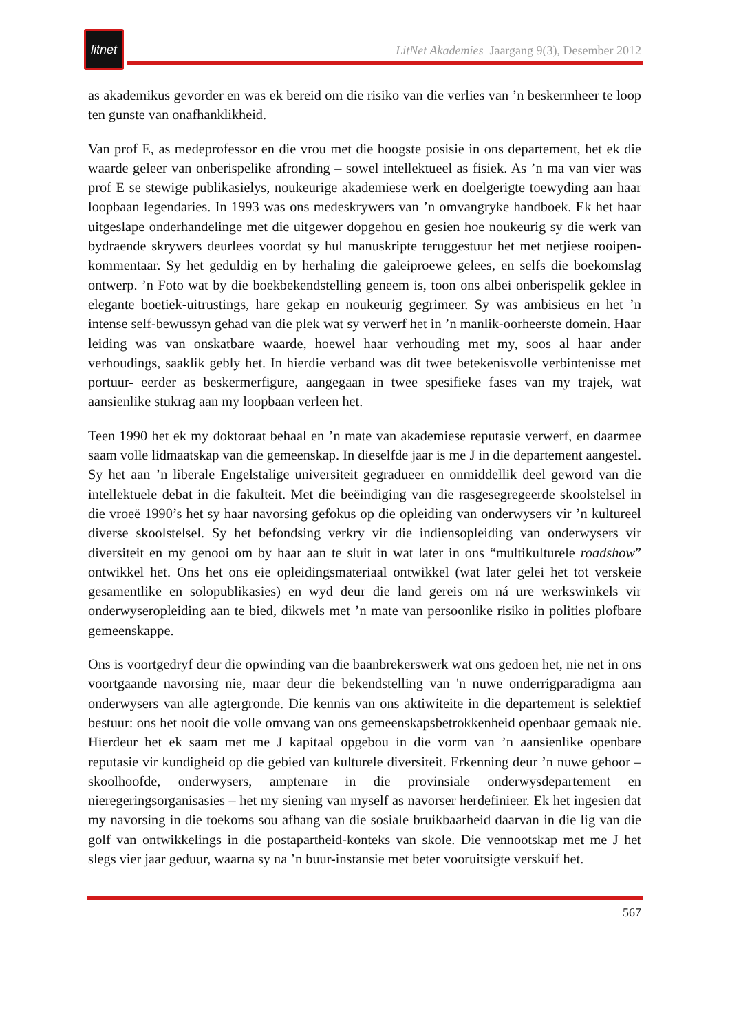litnet
LitNet Akademies Jaargang 9(3), Desember 2012
as akademikus gevorder en was ek bereid om die risiko van die verlies van ’n beskermheer te loop ten gunste van onafhanklikheid.
Van prof E, as medeprofessor en die vrou met die hoogste posisie in ons departement, het ek die waarde geleer van onberispelike afronding – sowel intellektueel as fisiek. As ’n ma van vier was prof E se stewige publikasielys, noukeurige akademiese werk en doelgerigte toewyding aan haar loopbaan legendaries. In 1993 was ons medeskrywers van ’n omvangryke handboek. Ek het haar uitgeslape onderhandelinge met die uitgewer dopgehou en gesien hoe noukeurig sy die werk van bydraende skrywers deurlees voordat sy hul manuskripte teruggestuur het met netjiese rooipen-kommentaar. Sy het geduldig en by herhaling die galeiproewe gelees, en selfs die boekomslag ontwerp. ’n Foto wat by die boekbekendstelling geneem is, toon ons albei onberispelik geklee in elegante boetiek-uitrustings, hare gekap en noukeurig gegrimeer. Sy was ambisieus en het ’n intense self-bewussyn gehad van die plek wat sy verwerf het in ’n manlik-oorheerste domein. Haar leiding was van onskatbare waarde, hoewel haar verhouding met my, soos al haar ander verhoudings, saaklik gebly het. In hierdie verband was dit twee betekenisvolle verbintenisse met portuur- eerder as beskermerfigure, aangegaan in twee spesifieke fases van my trajek, wat aansienlike stukrag aan my loopbaan verleen het.
Teen 1990 het ek my doktoraat behaal en ’n mate van akademiese reputasie verwerf, en daarmee saam volle lidmaatskap van die gemeenskap. In dieselfde jaar is me J in die departement aangestel. Sy het aan ’n liberale Engelstalige universiteit gegradueer en onmiddellik deel geword van die intellektuele debat in die fakulteit. Met die beëindiging van die rasgesegregeerde skoolstelsel in die vroeë 1990’s het sy haar navorsing gefokus op die opleiding van onderwysers vir ’n kultureel diverse skoolstelsel. Sy het befondsing verkry vir die indiensopleiding van onderwysers vir diversiteit en my genooi om by haar aan te sluit in wat later in ons “multikulturele roadshow” ontwikkel het. Ons het ons eie opleidingsmateriaal ontwikkel (wat later gelei het tot verskeie gesamentlike en solopublikasies) en wyd deur die land gereis om ná ure werkswinkels vir onderwyseropleiding aan te bied, dikwels met ’n mate van persoonlike risiko in polities plofbare gemeenskappe.
Ons is voortgedryf deur die opwinding van die baanbrekerswerk wat ons gedoen het, nie net in ons voortgaande navorsing nie, maar deur die bekendstelling van 'n nuwe onderrigparadigma aan onderwysers van alle agtergronde. Die kennis van ons aktiwiteite in die departement is selektief bestuur: ons het nooit die volle omvang van ons gemeenskapsbetrokkenheid openbaar gemaak nie. Hierdeur het ek saam met me J kapitaal opgebou in die vorm van ’n aansienlike openbare reputasie vir kundigheid op die gebied van kulturele diversiteit. Erkenning deur ’n nuwe gehoor – skoolhoofde, onderwysers, amptenare in die provinsiale onderwysdepartement en nieregeringsorganisasies – het my siening van myself as navorser herdefinieer. Ek het ingesien dat my navorsing in die toekoms sou afhang van die sosiale bruikbaarheid daarvan in die lig van die golf van ontwikkelings in die postapartheid-konteks van skole. Die vennootskap met me J het slegs vier jaar geduur, waarna sy na ’n buur-instansie met beter vooruitsigte verskuif het.
567